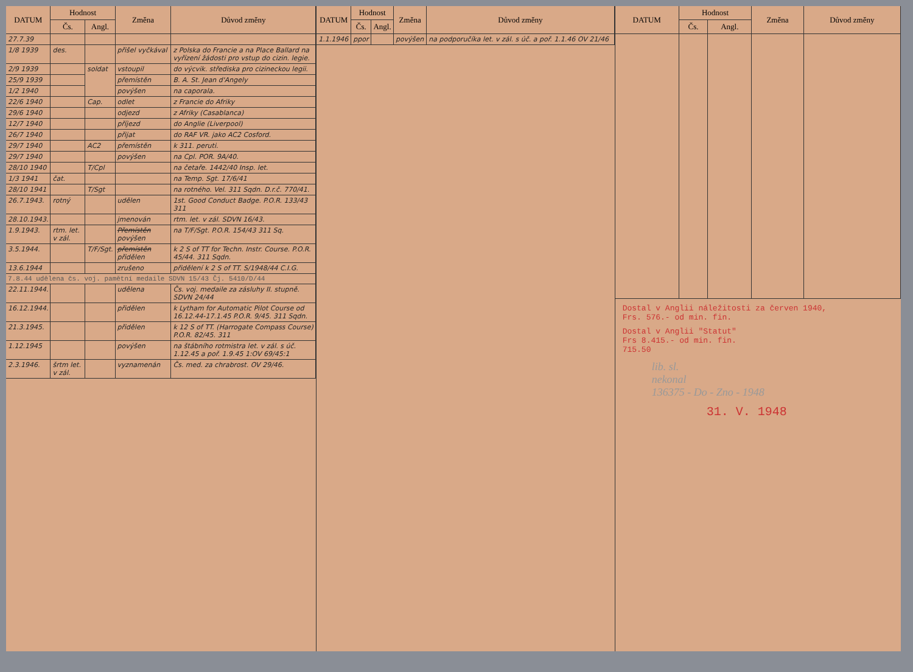| DATUM | Hodnost | | Změna | Důvod změny |
| --- | --- | --- | --- | --- |
| | Čs. | Angl. | | |
| 27.7.39 | | | | |
| 1/8 1939 | des. | | přišel vyčkával | z Polska do Francie a na Place Ballard na vyřízení žádosti pro vstup do cizin. legie. |
| 2/9 1939 | | soldat | vstoupil | do výcvik. střediska pro cizineckou legii. |
| 25/9 1939 | | | přemístěn | B. A. St. Jean d'Angely |
| 1/2 1940 | | | povýšen | na caporala. |
| 22/6 1940 | | Cap. | odlet | z Francie do Afriky |
| 29/6 1940 | | | odjezd | z Afriky (Casablanca) |
| 12/7 1940 | | | příjezd | do Anglie (Liverpool) |
| 26/7 1940 | | | přijat | do RAF VR. jako AC2 Cosford. |
| 29/7 1940 | | AC2 | přemístěn | k 311. peruti. |
| 29/7 1940 | | | povýšen | na Cpl. POR. 9A/40. |
| 28/10 1940 | | T/Cpl | | na četaře. 1442/40 Insp. let. |
| 1/3 1941 | čat. | | | na Temp. Sgt. 17/6/41 |
| 28/10 1941 | | T/Sgt | | na rotného. Vel. 311 Sqdn. D.r.č. 770/41. |
| 26.7.1943. | rotný | | udělen | 1st. Good Conduct Badge. P.O.R. 133/43 311 |
| 28.10.1943. | | | jmenován | rtm. let. v zál. SDVN 16/43. |
| 1.9.1943. | rtm. let. v zál. | | Přemístěn povýšen | na T/F/Sgt. P.O.R. 154/43 311 Sq. |
| 3.5.1944. | | T/F/Sgt. | přemístěn přidělen | k 2 S of TT for Techn. Instr. Course. P.O.R. 45/44. 311 Sqdn. |
| 13.6.1944 | | | zrušeno | přidělení k 2 S of TT. S/1948/44 C.I.G. |
| 7.8.44 udělena čs. voj. pamětní medaile SDVN 15/43 Čj. 5410/D/44 | | | | |
| 22.11.1944. | | | udělena | Čs. voj. medaile za zásluhy II. stupně. SDVN 24/44 |
| 16.12.1944. | | | přidělen | k Lytham for Automatic Pilot Course od 16.12.44-17.1.45 P.O.R. 9/45. 311 Sqdn. |
| 21.3.1945. | | | přidělen | k 12 S of TT. (Harrogate Compass Course) P.O.R. 82/45. 311 |
| 1.12.1945 | | | povýšen | na štábního rotmistra let. v zál. s úč. 1.12.45 a poř. 1.9.45 1:OV 69/45:1 |
| 2.3.1946. | šrtm let. v zál. | | vyznamenán | Čs. med. za chrabrost. OV 29/46. |
| DATUM | Hodnost | | Změna | Důvod změny |
| --- | --- | --- | --- | --- |
| | Čs. | Angl. | | |
| 1.1.1946 | ppor | | povýšen | na podporučíka let. v zál. s úč. a poř. 1.1.46 OV 21/46 |
| DATUM | Hodnost | | Změna | Důvod změny |
| --- | --- | --- | --- | --- |
| | Čs. | Angl. | | |
Dostal v Anglii náležitosti za červen 1940,
Frs. 576.- od min. fin.
Dostal v Anglii "Statut"
Frs 8.415.- od min. fin.
715.50
lib. sl.
nekonal
136375 - Do - Zno - 1948
31. V. 1948